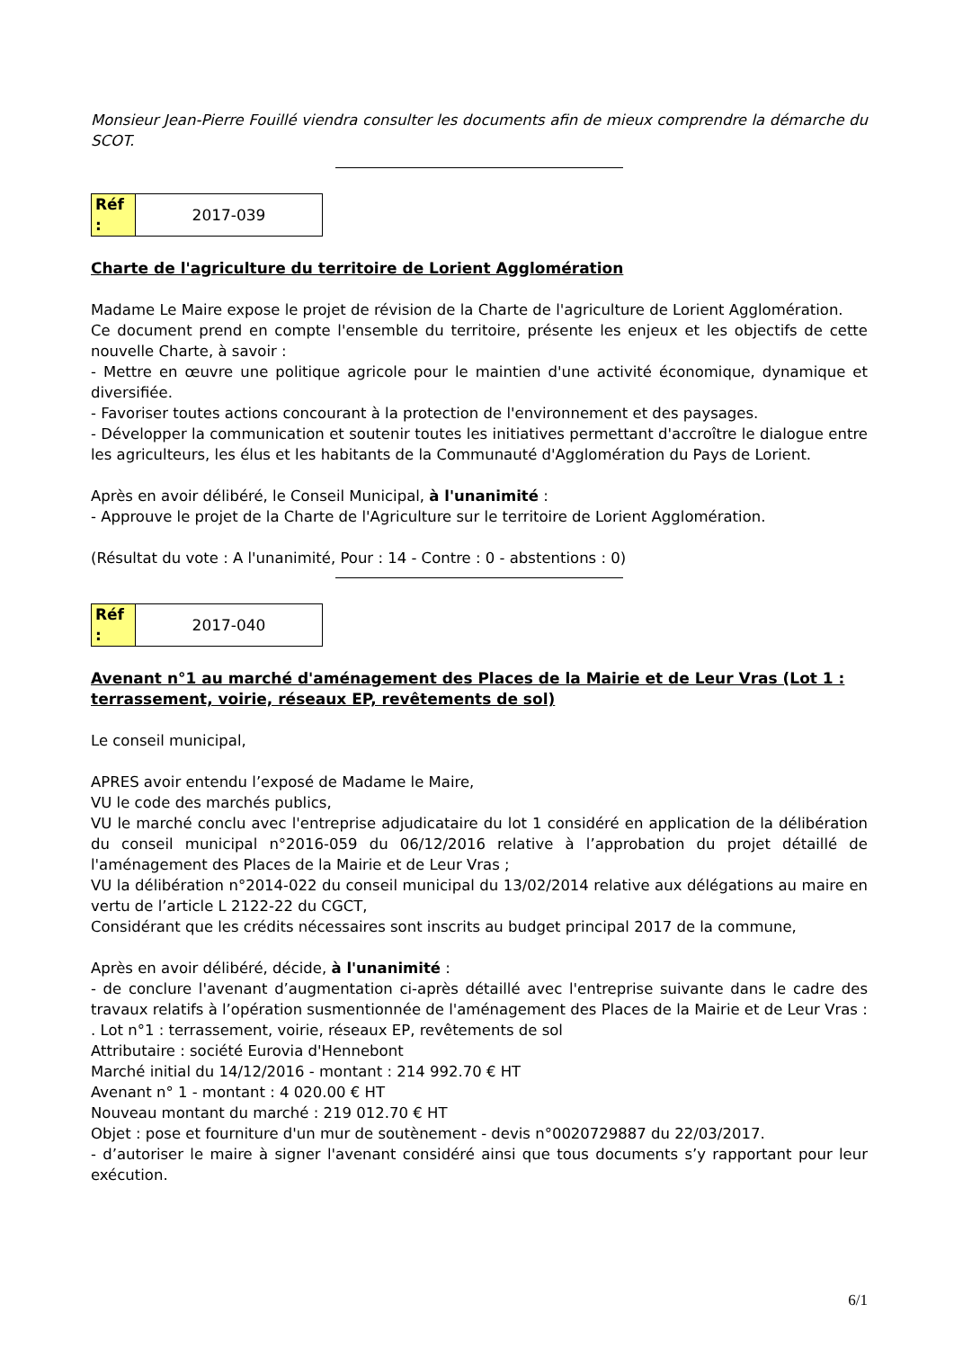Monsieur Jean-Pierre Fouillé viendra consulter les documents afin de mieux comprendre la démarche du SCOT.
| Réf : | 2017-039 |
Charte de l'agriculture du territoire de Lorient Agglomération
Madame Le Maire expose le projet de révision de la Charte de l'agriculture de Lorient Agglomération.
Ce document prend en compte l'ensemble du territoire, présente les enjeux et les objectifs de cette nouvelle Charte, à savoir :
- Mettre en œuvre une politique agricole pour le maintien d'une activité économique, dynamique et diversifiée.
- Favoriser toutes actions concourant à la protection de l'environnement et des paysages.
- Développer la communication et soutenir toutes les initiatives permettant d'accroître le dialogue entre les agriculteurs, les élus et les habitants de la Communauté d'Agglomération du Pays de Lorient.
Après en avoir délibéré, le Conseil Municipal, à l'unanimité :
- Approuve le projet de la Charte de l'Agriculture sur le territoire de Lorient Agglomération.
(Résultat du vote : A l'unanimité, Pour : 14 - Contre : 0 - abstentions : 0)
| Réf : | 2017-040 |
Avenant n°1 au marché d'aménagement des Places de la Mairie et de Leur Vras (Lot 1 : terrassement, voirie, réseaux EP, revêtements de sol)
Le conseil municipal,
APRES avoir entendu l’exposé de Madame le Maire,
VU le code des marchés publics,
VU le marché conclu avec l'entreprise adjudicataire du lot 1 considéré en application de la délibération du conseil municipal n°2016-059 du 06/12/2016 relative à l’approbation du projet détaillé de l'aménagement des Places de la Mairie et de Leur Vras ;
VU la délibération n°2014-022 du conseil municipal du 13/02/2014 relative aux délégations au maire en vertu de l’article L 2122-22 du CGCT,
Considérant que les crédits nécessaires sont inscrits au budget principal 2017 de la commune,
Après en avoir délibéré, décide, à l'unanimité :
- de conclure l'avenant d’augmentation ci-après détaillé avec l'entreprise suivante dans le cadre des travaux relatifs à l’opération susmentionnée de l'aménagement des Places de la Mairie et de Leur Vras :
. Lot n°1 : terrassement, voirie, réseaux EP, revêtements de sol
Attributaire : société Eurovia d'Hennebont
Marché initial du 14/12/2016 - montant : 214 992.70 € HT
Avenant n° 1 - montant : 4 020.00 € HT
Nouveau montant du marché : 219 012.70 € HT
Objet : pose et fourniture d'un mur de soutènement - devis n°0020729887 du 22/03/2017.
- d’autoriser le maire à signer l'avenant considéré ainsi que tous documents s’y rapportant pour leur exécution.
6/1